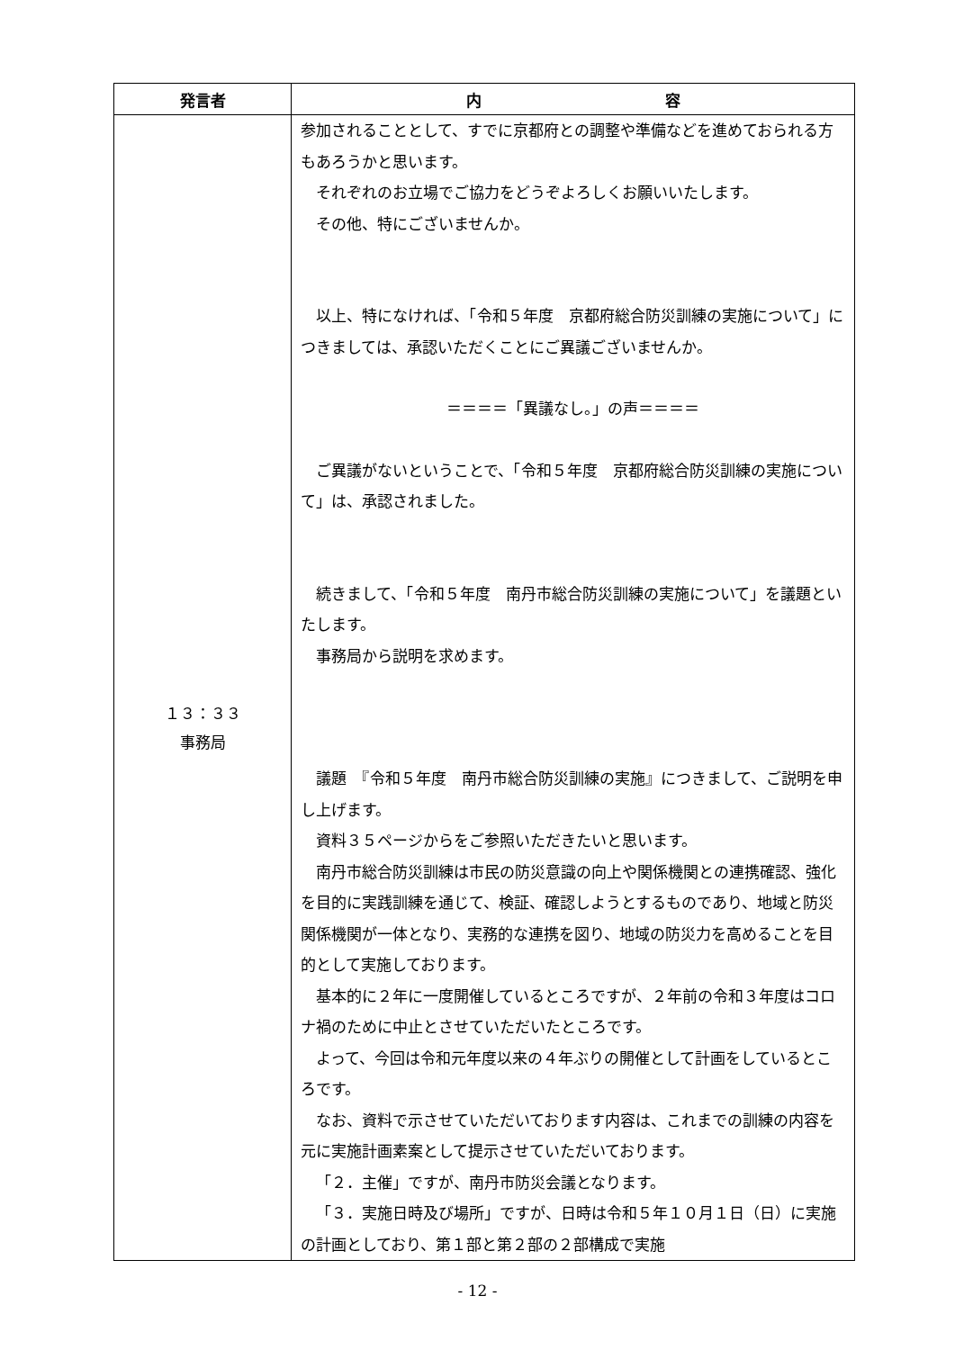| 発言者 | 内 容 |
| --- | --- |
| １３：３３ 事務局 | 参加されることとして、すでに京都府との調整や準備などを進めておられる方もあろうかと思います。 それぞれのお立場でご協力をどうぞよろしくお願いいたします。 その他、特にございませんか。 以上、特になければ、「令和５年度 京都府総合防災訓練の実施について」につきましては、承認いただくことにご異議ございませんか。 ＝＝＝＝「異議なし。」の声＝＝＝＝ ご異議がないということで、「令和５年度 京都府総合防災訓練の実施について」は、承認されました。 続きまして、「令和５年度 南丹市総合防災訓練の実施について」を議題といたします。 事務局から説明を求めます。 議題 『令和５年度 南丹市総合防災訓練の実施』につきまして、ご説明を申し上げます。 資料３５ページからをご参照いただきたいと思います。 南丹市総合防災訓練は市民の防災意識の向上や関係機関との連携確認、強化を目的に実践訓練を通じて、検証、確認しようとするものであり、地域と防災関係機関が一体となり、実務的な連携を図り、地域の防災力を高めることを目的として実施しております。 基本的に２年に一度開催しているところですが、２年前の令和３年度はコロナ禍のために中止とさせていただいたところです。 よって、今回は令和元年度以来の４年ぶりの開催として計画をしているところです。 なお、資料で示させていただいております内容は、これまでの訓練の内容を元に実施計画素案として提示させていただいております。 「２．主催」ですが、南丹市防災会議となります。 「３．実施日時及び場所」ですが、日時は令和５年１０月１日（日）に実施の計画としており、第１部と第２部の２部構成で実施 |
- 12 -